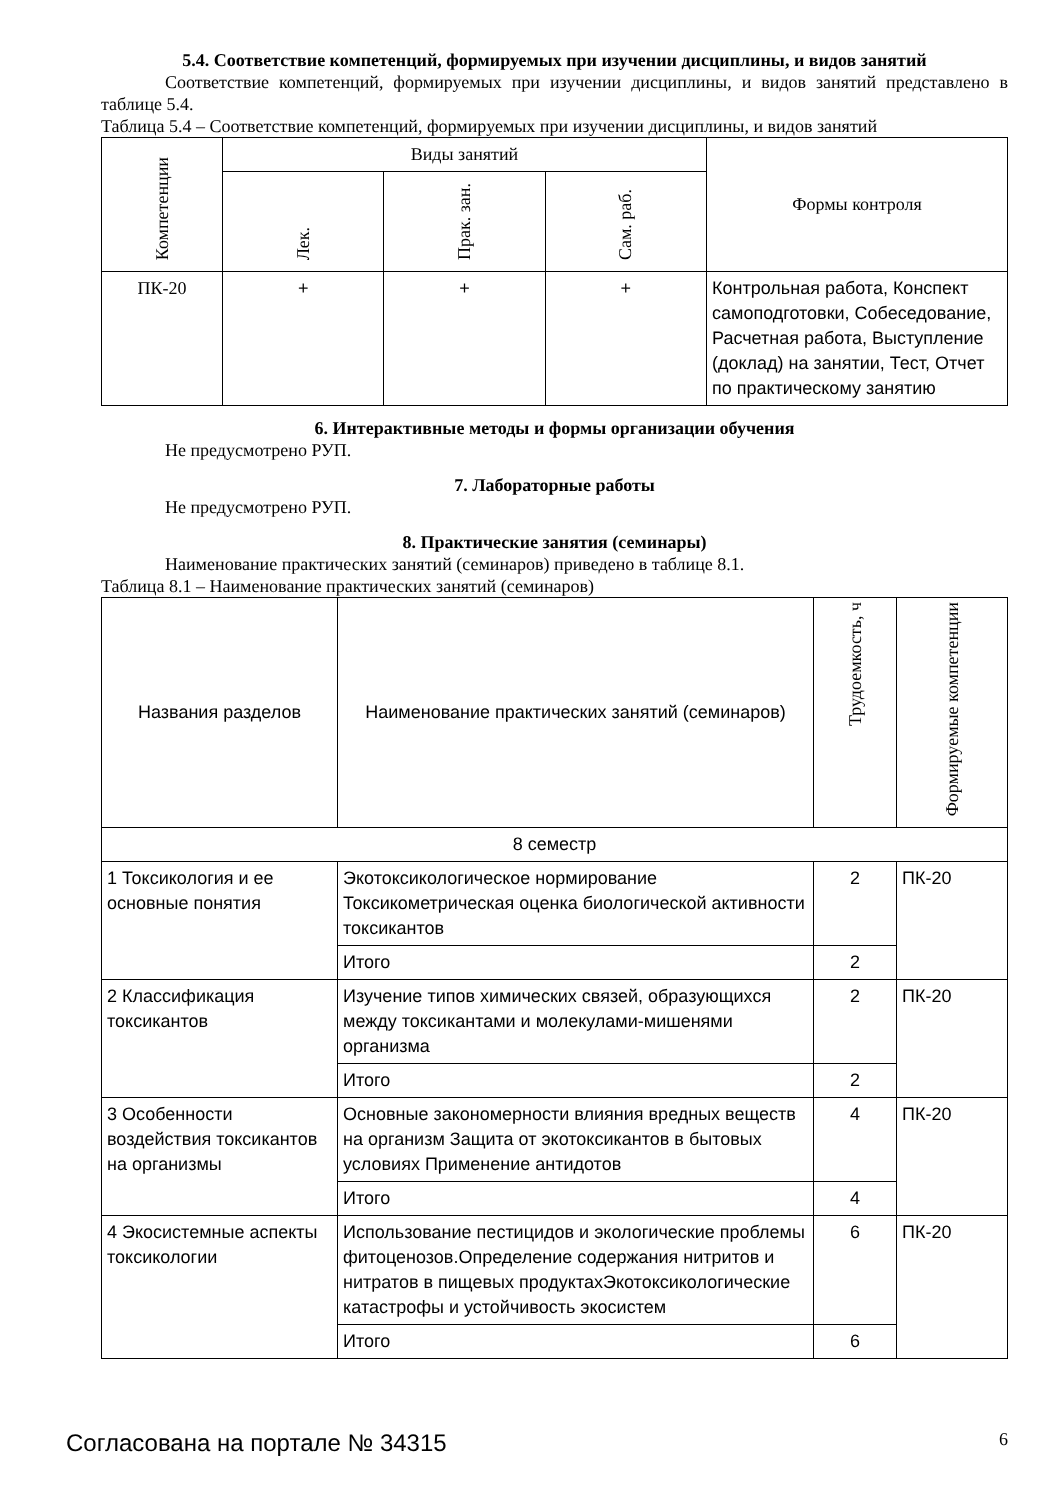5.4. Соответствие компетенций, формируемых при изучении дисциплины, и видов занятий
Соответствие компетенций, формируемых при изучении дисциплины, и видов занятий представлено в таблице 5.4.
Таблица 5.4 – Соответствие компетенций, формируемых при изучении дисциплины, и видов занятий
| Компетенции | Виды занятий | | | Формы контроля |
| --- | --- | --- | --- | --- |
| | Лек. | Прак. зан. | Сам. раб. | |
| ПК-20 | + | + | + | Контрольная работа, Конспект самоподготовки, Собеседование, Расчетная работа, Выступление (доклад) на занятии, Тест, Отчет по практическому занятию |
6. Интерактивные методы и формы организации обучения
Не предусмотрено РУП.
7. Лабораторные работы
Не предусмотрено РУП.
8. Практические занятия (семинары)
Наименование практических занятий (семинаров) приведено в таблице 8.1.
Таблица 8.1 – Наименование практических занятий (семинаров)
| Названия разделов | Наименование практических занятий (семинаров) | Трудоемкость, ч | Формируемые компетенции |
| --- | --- | --- | --- |
| 8 семестр | | | |
| 1 Токсикология и ее основные понятия | Экотоксикологическое нормирование Токсикометрическая оценка биологической активности токсикантов | 2 | ПК-20 |
| | Итого | 2 | |
| 2 Классификация токсикантов | Изучение типов химических связей, образующихся между токсикантами и молекулами-мишенями организма | 2 | ПК-20 |
| | Итого | 2 | |
| 3 Особенности воздействия токсикантов на организмы | Основные закономерности влияния вредных веществ на организм Защита от экотоксикантов в бытовых условиях Применение антидотов | 4 | ПК-20 |
| | Итого | 4 | |
| 4 Экосистемные аспекты токсикологии | Использование пестицидов и экологические проблемы фитоценозов.Определение содержания нитритов и нитратов в пищевых продуктахЭкотоксикологические катастрофы и устойчивость экосистем | 6 | ПК-20 |
| | Итого | 6 | |
Согласована на портале № 34315 6